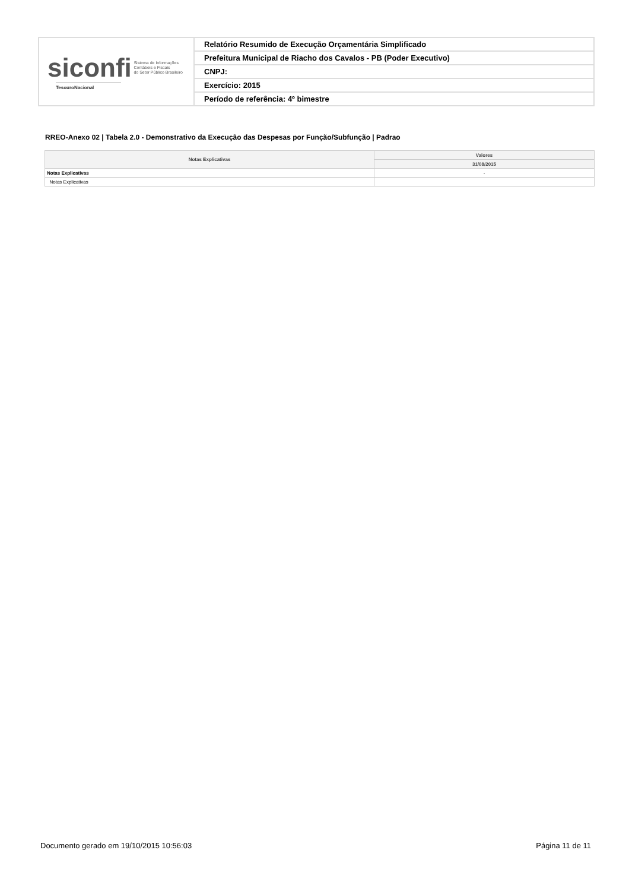| siconfi Sistema de Informações Contábeis e Fiscais do Setor Público Brasileiro TesouroNacional | Relatório Resumido de Execução Orçamentária Simplificado |
| | Prefeitura Municipal de Riacho dos Cavalos - PB (Poder Executivo) |
| | CNPJ: |
| | Exercício: 2015 |
| | Período de referência: 4º bimestre |
RREO-Anexo 02 | Tabela 2.0 - Demonstrativo da Execução das Despesas por Função/Subfunção | Padrao
| Notas Explicativas | Valores |
| --- | --- |
| | 31/08/2015 |
| Notas Explicativas | - |
| Notas Explicativas | |
Documento gerado em 19/10/2015 10:56:03 Página 11 de 11